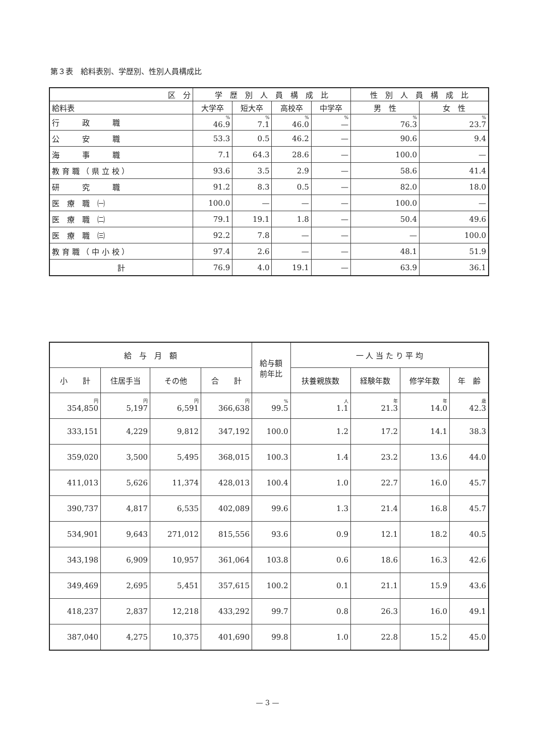第３表　給料表別、学歴別、性別人員構成比
| 区 分 | 学 歴 別 人 員 構 成 比 | | | | 性 別 人 員 構 成 比 | |
| --- | --- | --- | --- | --- | --- | --- |
| 給料表 | 大学卒 | 短大卒 | 高校卒 | 中学卒 | 男 性 | 女 性 |
| 行 政 職 | % 46.9 | % 7.1 | % 46.0 | % — | % 76.3 | % 23.7 |
| 公 安 職 | 53.3 | 0.5 | 46.2 | — | 90.6 | 9.4 |
| 海 事 職 | 7.1 | 64.3 | 28.6 | — | 100.0 | — |
| 教 育 職 （ 県 立 校 ） | 93.6 | 3.5 | 2.9 | — | 58.6 | 41.4 |
| 研 究 職 | 91.2 | 8.3 | 0.5 | — | 82.0 | 18.0 |
| 医 療 職 ㈠ | 100.0 | — | — | — | 100.0 | — |
| 医 療 職 ㈡ | 79.1 | 19.1 | 1.8 | — | 50.4 | 49.6 |
| 医 療 職 ㈢ | 92.2 | 7.8 | — | — | — | 100.0 |
| 教 育 職 （ 中 小 校 ） | 97.4 | 2.6 | — | — | 48.1 | 51.9 |
| 計 | 76.9 | 4.0 | 19.1 | — | 63.9 | 36.1 |
| 給 与 月 額 | | | | 給与額 前年比 | 一 人 当 た り 平 均 | | | |
| --- | --- | --- | --- | --- | --- | --- | --- | --- |
| 小 計 | 住居手当 | その他 | 合 計 | | 扶養親族数 | 経験年数 | 修学年数 | 年 齢 |
| 円 354,850 | 円 5,197 | 円 6,591 | 円 366,638 | % 99.5 | 人 1.1 | 年 21.3 | 年 14.0 | 歳 42.3 |
| 333,151 | 4,229 | 9,812 | 347,192 | 100.0 | 1.2 | 17.2 | 14.1 | 38.3 |
| 359,020 | 3,500 | 5,495 | 368,015 | 100.3 | 1.4 | 23.2 | 13.6 | 44.0 |
| 411,013 | 5,626 | 11,374 | 428,013 | 100.4 | 1.0 | 22.7 | 16.0 | 45.7 |
| 390,737 | 4,817 | 6,535 | 402,089 | 99.6 | 1.3 | 21.4 | 16.8 | 45.7 |
| 534,901 | 9,643 | 271,012 | 815,556 | 93.6 | 0.9 | 12.1 | 18.2 | 40.5 |
| 343,198 | 6,909 | 10,957 | 361,064 | 103.8 | 0.6 | 18.6 | 16.3 | 42.6 |
| 349,469 | 2,695 | 5,451 | 357,615 | 100.2 | 0.1 | 21.1 | 15.9 | 43.6 |
| 418,237 | 2,837 | 12,218 | 433,292 | 99.7 | 0.8 | 26.3 | 16.0 | 49.1 |
| 387,040 | 4,275 | 10,375 | 401,690 | 99.8 | 1.0 | 22.8 | 15.2 | 45.0 |
— 3 —